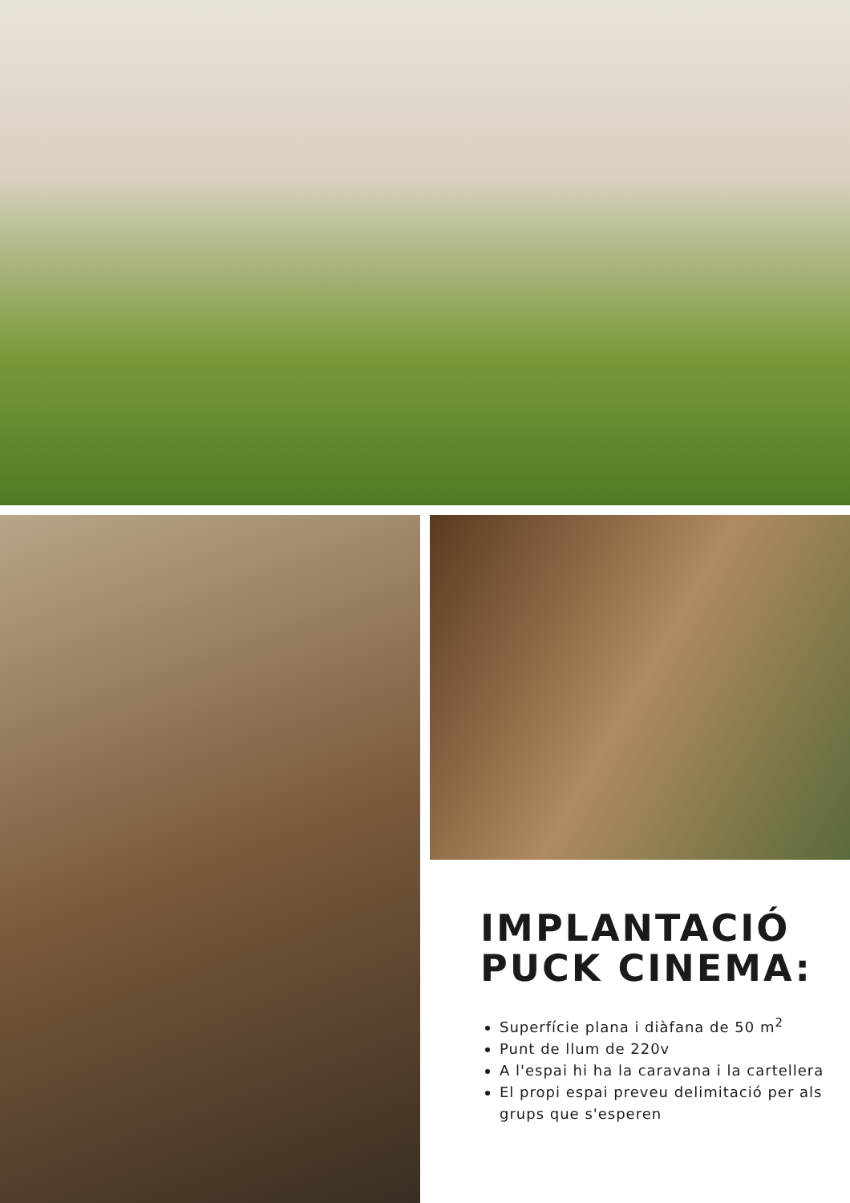IMPLANTACIÓ PUCK CINEMA:
Superfície plana i diàfana de 50 m<sup>2</sup>
Punt de llum de 220v
A l'espai hi ha la caravana i la cartellera
El propi espai preveu delimitació per als grups que s'esperen